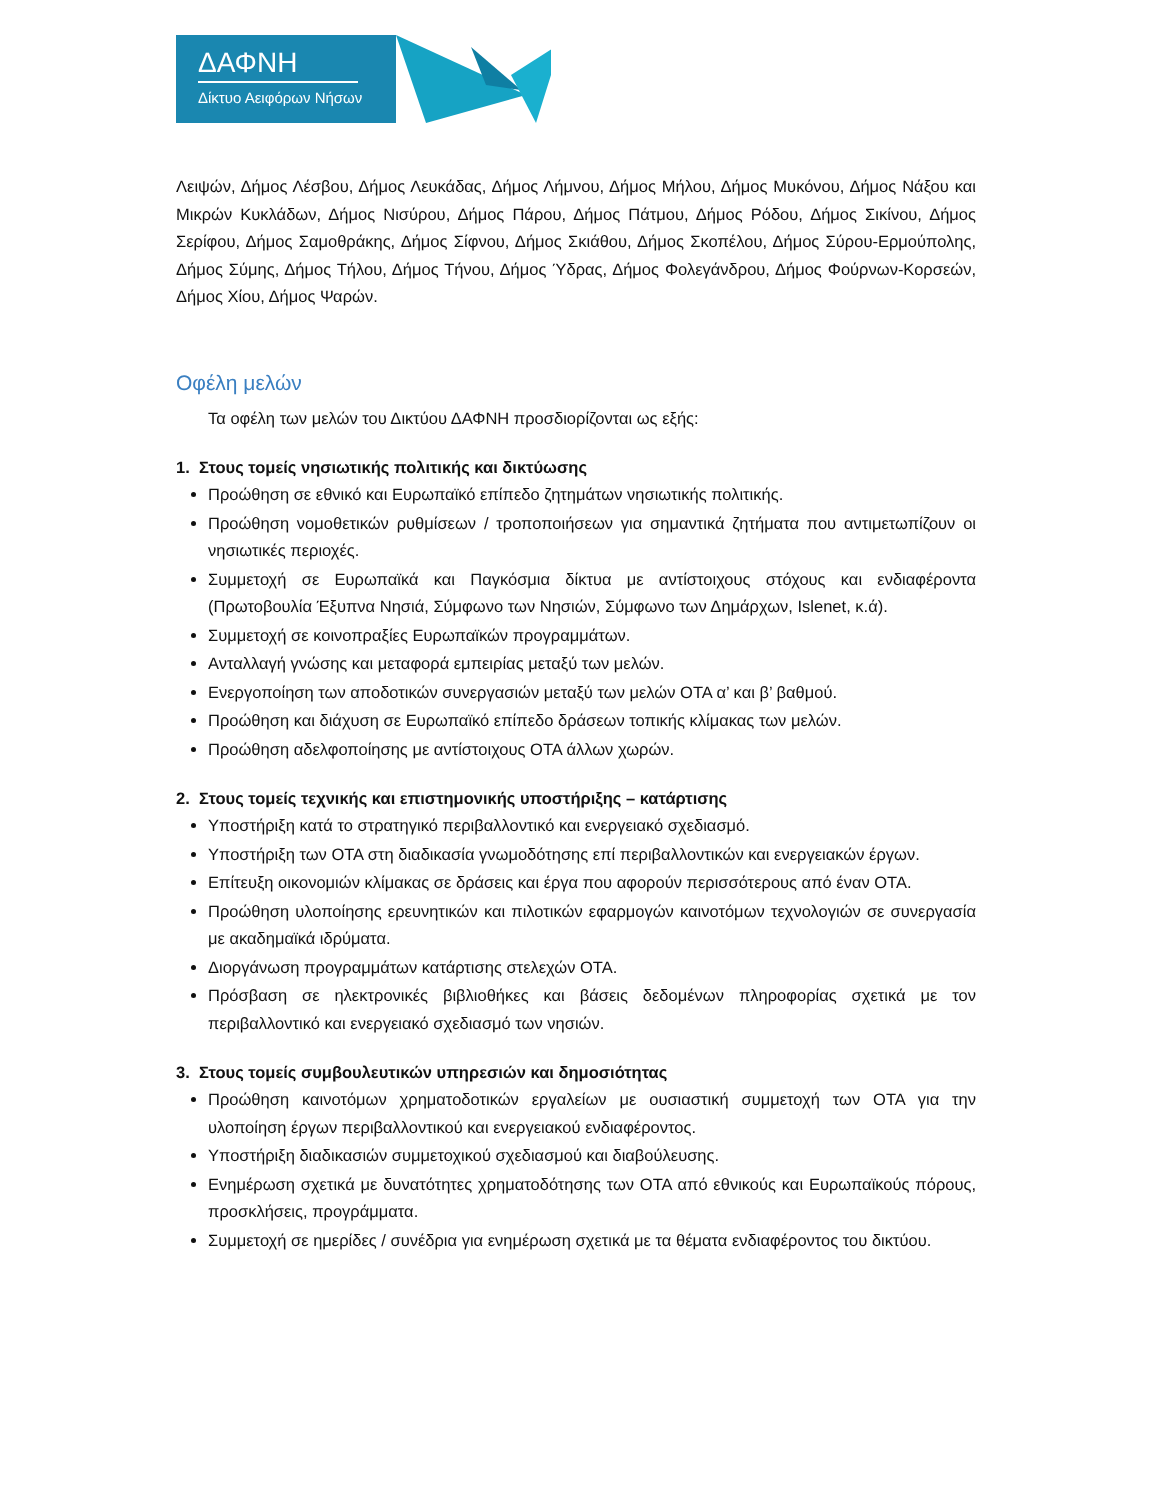ΔΑΦΝΗ
Δίκτυο Αειφόρων Νήσων
Λειψών, Δήμος Λέσβου, Δήμος Λευκάδας, Δήμος Λήμνου, Δήμος Μήλου, Δήμος Μυκόνου, Δήμος Νάξου και Μικρών Κυκλάδων, Δήμος Νισύρου, Δήμος Πάρου, Δήμος Πάτμου, Δήμος Ρόδου, Δήμος Σικίνου, Δήμος Σερίφου, Δήμος Σαμοθράκης, Δήμος Σίφνου, Δήμος Σκιάθου, Δήμος Σκοπέλου, Δήμος Σύρου-Ερμούπολης, Δήμος Σύμης, Δήμος Τήλου, Δήμος Τήνου, Δήμος Ύδρας, Δήμος Φολεγάνδρου, Δήμος Φούρνων-Κορσεών, Δήμος Χίου, Δήμος Ψαρών.
Οφέλη μελών
Τα οφέλη των μελών του Δικτύου ΔΑΦΝΗ προσδιορίζονται ως εξής:
1. Στους τομείς νησιωτικής πολιτικής και δικτύωσης
Προώθηση σε εθνικό και Ευρωπαϊκό επίπεδο ζητημάτων νησιωτικής πολιτικής.
Προώθηση νομοθετικών ρυθμίσεων / τροποποιήσεων για σημαντικά ζητήματα που αντιμετωπίζουν οι νησιωτικές περιοχές.
Συμμετοχή σε Ευρωπαϊκά και Παγκόσμια δίκτυα με αντίστοιχους στόχους και ενδιαφέροντα (Πρωτοβουλία Έξυπνα Νησιά, Σύμφωνο των Νησιών, Σύμφωνο των Δημάρχων, Islenet, κ.ά).
Συμμετοχή σε κοινοπραξίες Ευρωπαϊκών προγραμμάτων.
Ανταλλαγή γνώσης και μεταφορά εμπειρίας μεταξύ των μελών.
Ενεργοποίηση των αποδοτικών συνεργασιών μεταξύ των μελών ΟΤΑ α’ και β’ βαθμού.
Προώθηση και διάχυση σε Ευρωπαϊκό επίπεδο δράσεων τοπικής κλίμακας των μελών.
Προώθηση αδελφοποίησης με αντίστοιχους ΟΤΑ άλλων χωρών.
2. Στους τομείς τεχνικής και επιστημονικής υποστήριξης – κατάρτισης
Υποστήριξη κατά το στρατηγικό περιβαλλοντικό και ενεργειακό σχεδιασμό.
Υποστήριξη των ΟΤΑ στη διαδικασία γνωμοδότησης επί περιβαλλοντικών και ενεργειακών έργων.
Επίτευξη οικονομιών κλίμακας σε δράσεις και έργα που αφορούν περισσότερους από έναν ΟΤΑ.
Προώθηση υλοποίησης ερευνητικών και πιλοτικών εφαρμογών καινοτόμων τεχνολογιών σε συνεργασία με ακαδημαϊκά ιδρύματα.
Διοργάνωση προγραμμάτων κατάρτισης στελεχών ΟΤΑ.
Πρόσβαση σε ηλεκτρονικές βιβλιοθήκες και βάσεις δεδομένων πληροφορίας σχετικά με τον περιβαλλοντικό και ενεργειακό σχεδιασμό των νησιών.
3. Στους τομείς συμβουλευτικών υπηρεσιών και δημοσιότητας
Προώθηση καινοτόμων χρηματοδοτικών εργαλείων με ουσιαστική συμμετοχή των ΟΤΑ για την υλοποίηση έργων περιβαλλοντικού και ενεργειακού ενδιαφέροντος.
Υποστήριξη διαδικασιών συμμετοχικού σχεδιασμού και διαβούλευσης.
Ενημέρωση σχετικά με δυνατότητες χρηματοδότησης των ΟΤΑ από εθνικούς και Ευρωπαϊκούς πόρους, προσκλήσεις, προγράμματα.
Συμμετοχή σε ημερίδες / συνέδρια για ενημέρωση σχετικά με τα θέματα ενδιαφέροντος του δικτύου.